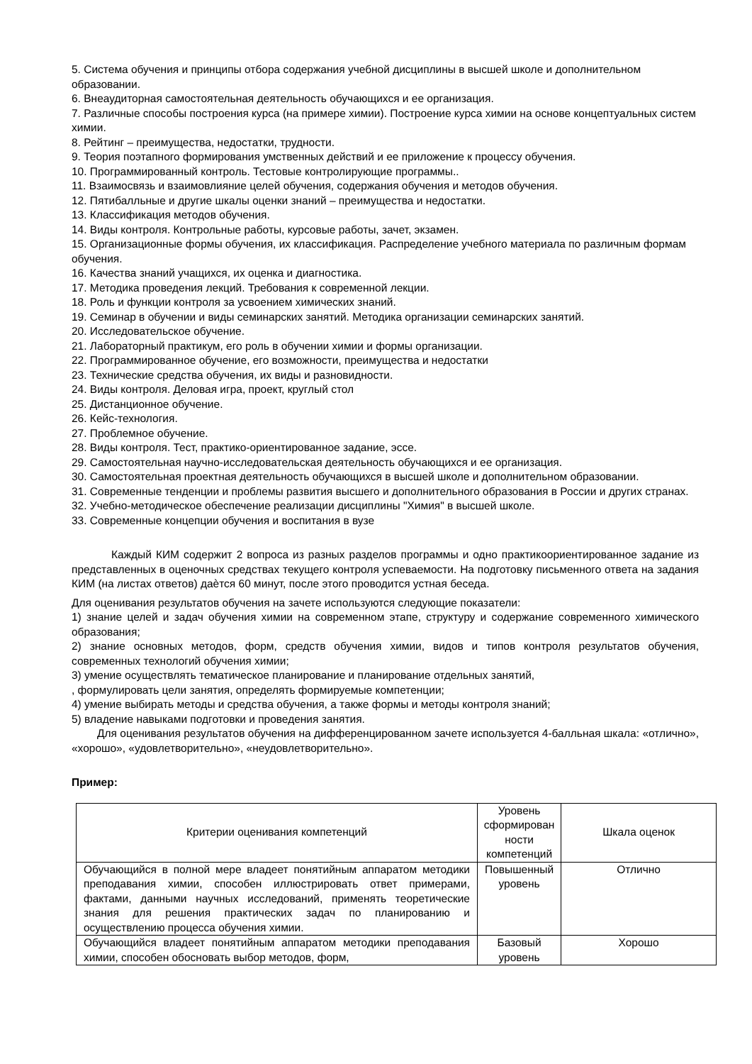5. Система обучения и принципы отбора содержания учебной дисциплины в высшей школе и дополнительном образовании.
6. Внеаудиторная самостоятельная деятельность обучающихся и ее организация.
7. Различные способы построения курса (на примере химии). Построение курса химии на основе концептуальных систем химии.
8. Рейтинг – преимущества, недостатки, трудности.
9. Теория поэтапного формирования умственных действий и ее приложение к процессу обучения.
10. Программированный контроль. Тестовые контролирующие программы..
11. Взаимосвязь и взаимовлияние целей обучения, содержания обучения и методов обучения.
12. Пятибалльные и другие шкалы оценки знаний – преимущества и недостатки.
13. Классификация методов обучения.
14. Виды контроля. Контрольные работы, курсовые работы, зачет, экзамен.
15. Организационные формы обучения, их классификация. Распределение учебного материала по различным формам обучения.
16. Качества знаний учащихся, их оценка и диагностика.
17. Методика проведения лекций. Требования к современной лекции.
18. Роль и функции контроля за усвоением химических знаний.
19. Семинар в обучении и виды семинарских занятий. Методика организации семинарских занятий.
20. Исследовательское обучение.
21. Лабораторный практикум, его роль в обучении химии и формы организации.
22. Программированное обучение, его возможности, преимущества и недостатки
23. Технические средства обучения, их виды и разновидности.
24. Виды контроля. Деловая игра, проект, круглый стол
25. Дистанционное обучение.
26. Кейс-технология.
27. Проблемное обучение.
28. Виды контроля. Тест, практико-ориентированное задание, эссе.
29. Самостоятельная научно-исследовательская деятельность обучающихся и ее организация.
30. Самостоятельная проектная деятельность обучающихся в высшей школе и дополнительном образовании.
31. Современные тенденции и проблемы развития высшего и дополнительного образования в России и других странах.
32. Учебно-методическое обеспечение реализации дисциплины "Химия" в высшей школе.
33. Современные концепции обучения и воспитания в вузе
Каждый КИМ содержит 2 вопроса из разных разделов программы и одно практикоориентированное задание из представленных в оценочных средствах текущего контроля успеваемости. На подготовку письменного ответа на задания КИМ (на листах ответов) даѐтся 60 минут, после этого проводится устная беседа.
Для оценивания результатов обучения на зачете используются следующие показатели:
1) знание целей и задач обучения химии на современном этапе, структуру и содержание современного химического образования;
2) знание основных методов, форм, средств обучения химии, видов и типов контроля результатов обучения, современных технологий обучения химии;
3) умение осуществлять тематическое планирование и планирование отдельных занятий,
, формулировать цели занятия, определять формируемые компетенции;
4) умение выбирать методы и средства обучения, а также формы и методы контроля знаний;
5) владение навыками подготовки и проведения занятия.
Для оценивания результатов обучения на дифференцированном зачете используется 4-балльная шкала: «отлично», «хорошо», «удовлетворительно», «неудовлетворительно».
Пример:
| Критерии оценивания компетенций | Уровень сформирован ности компетенций | Шкала оценок |
| Обучающийся в полной мере владеет понятийным аппаратом методики преподавания химии, способен иллюстрировать ответ примерами, фактами, данными научных исследований, применять теоретические знания для решения практических задач по планированию и осуществлению процесса обучения химии. | Повышенный уровень | Отлично |
| Обучающийся владеет понятийным аппаратом методики преподавания химии, способен обосновать выбор методов, форм, | Базовый уровень | Хорошо |